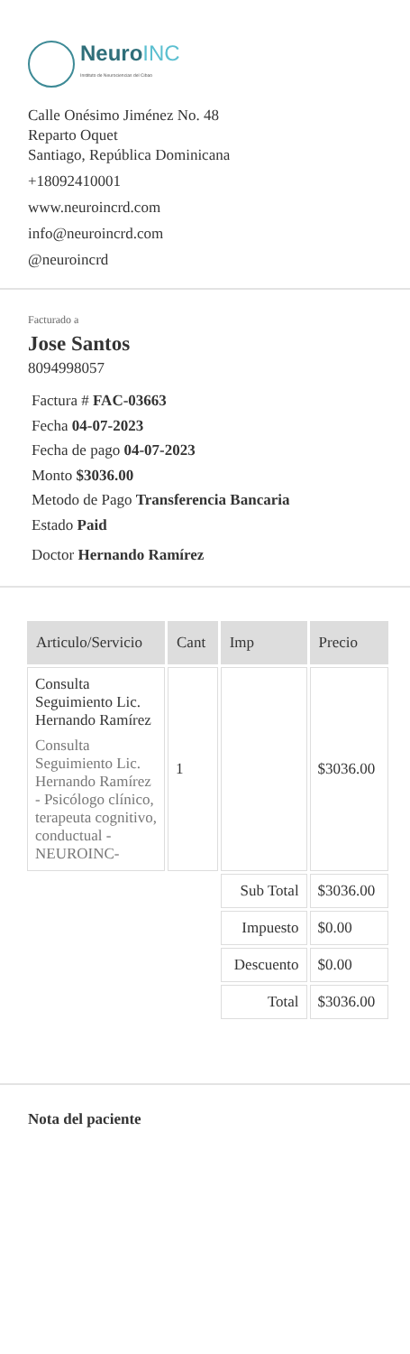NeuroINC
Instituto de Neurociencias del Cibao
Calle Onésimo Jiménez No. 48
Reparto Oquet
Santiago, República Dominicana
+18092410001
www.neuroincrd.com
info@neuroincrd.com
@neuroincrd
Facturado a
Jose Santos
8094998057
Factura # FAC-03663
Fecha 04-07-2023
Fecha de pago 04-07-2023
Monto $3036.00
Metodo de Pago Transferencia Bancaria
Estado Paid
Doctor Hernando Ramírez
| Articulo/Servicio | Cant | Imp | Precio |
| --- | --- | --- | --- |
| Consulta Seguimiento Lic. Hernando Ramírez Consulta Seguimiento Lic. Hernando Ramírez - Psicólogo clínico, terapeuta cognitivo, conductual -NEUROINC- | 1 | | $3036.00 |
| | | Sub Total | $3036.00 |
| | | Impuesto | $0.00 |
| | | Descuento | $0.00 |
| | | Total | $3036.00 |
Nota del paciente